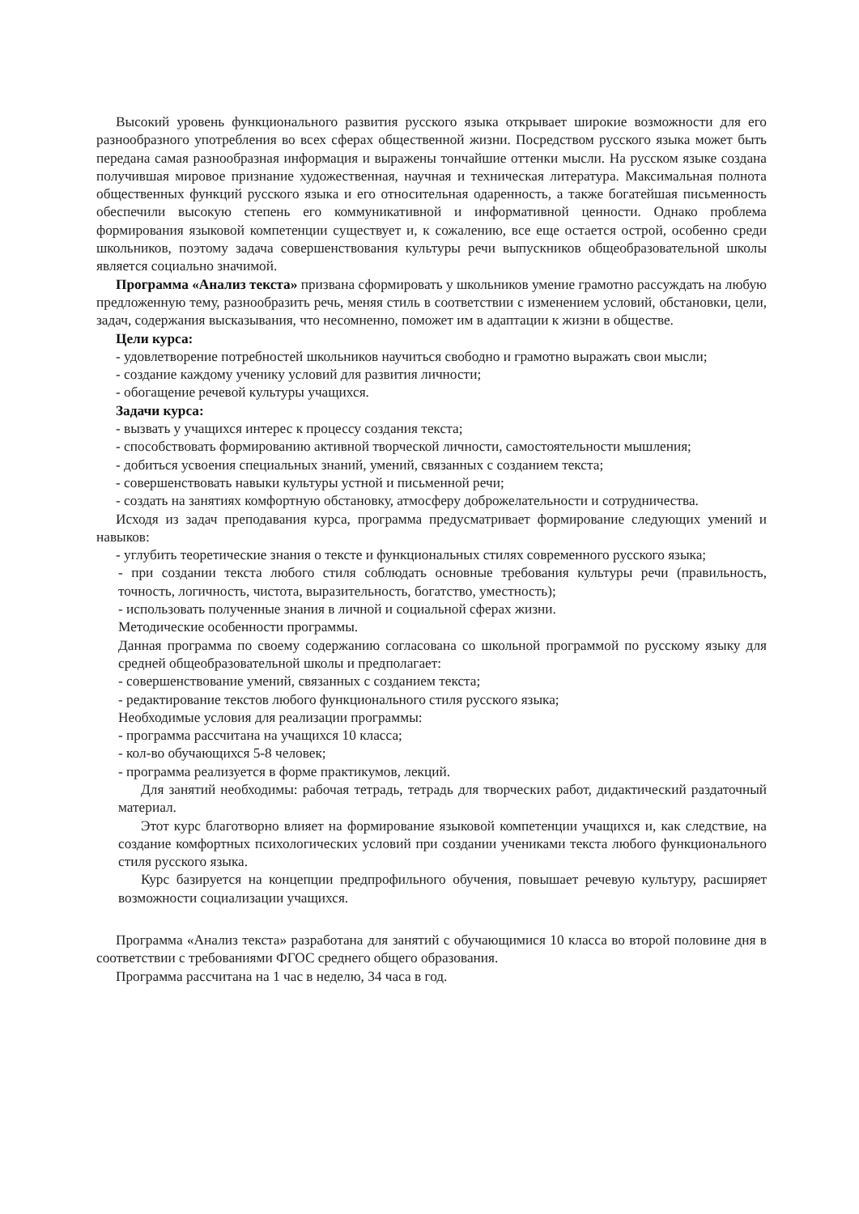Высокий уровень функционального развития русского языка открывает широкие возможности для его разнообразного употребления во всех сферах общественной жизни. Посредством русского языка может быть передана самая разнообразная информация и выражены тончайшие оттенки мысли. На русском языке создана получившая мировое признание художественная, научная и техническая литература. Максимальная полнота общественных функций русского языка и его относительная одаренность, а также богатейшая письменность обеспечили высокую степень его коммуникативной и информативной ценности. Однако проблема формирования языковой компетенции существует и, к сожалению, все еще остается острой, особенно среди школьников, поэтому задача совершенствования культуры речи выпускников общеобразовательной школы является социально значимой.
Программа «Анализ текста» призвана сформировать у школьников умение грамотно рассуждать на любую предложенную тему, разнообразить речь, меняя стиль в соответствии с изменением условий, обстановки, цели, задач, содержания высказывания, что несомненно, поможет им в адаптации к жизни в обществе.
Цели курса:
- удовлетворение потребностей школьников научиться свободно и грамотно выражать свои мысли;
- создание каждому ученику условий для развития личности;
- обогащение речевой культуры учащихся.
Задачи курса:
- вызвать у учащихся интерес к процессу создания текста;
- способствовать формированию активной творческой личности, самостоятельности мышления;
- добиться усвоения специальных знаний, умений, связанных с созданием текста;
- совершенствовать навыки культуры устной и письменной речи;
- создать на занятиях комфортную обстановку, атмосферу доброжелательности и сотрудничества.
Исходя из задач преподавания курса, программа предусматривает формирование следующих умений и навыков:
- углубить теоретические знания о тексте и функциональных стилях современного русского языка;
- при создании текста любого стиля соблюдать основные требования культуры речи (правильность, точность, логичность, чистота, выразительность, богатство, уместность);
- использовать полученные знания в личной и социальной сферах жизни.
Методические особенности программы.
Данная программа по своему содержанию согласована со школьной программой по русскому языку для средней общеобразовательной школы и предполагает:
- совершенствование умений, связанных с созданием текста;
- редактирование текстов любого функционального стиля русского языка;
Необходимые условия для реализации программы:
- программа рассчитана на учащихся 10 класса;
- кол-во обучающихся 5-8 человек;
- программа реализуется в форме практикумов, лекций.
Для занятий необходимы: рабочая тетрадь, тетрадь для творческих работ, дидактический раздаточный материал.
Этот курс благотворно влияет на формирование языковой компетенции учащихся и, как следствие, на создание комфортных психологических условий при создании учениками текста любого функционального стиля русского языка.
Курс базируется на концепции предпрофильного обучения, повышает речевую культуру, расширяет возможности социализации учащихся.
Программа «Анализ текста» разработана для занятий с обучающимися 10 класса во второй половине дня в соответствии с требованиями ФГОС среднего общего образования.
Программа рассчитана на 1 час в неделю, 34 часа в год.